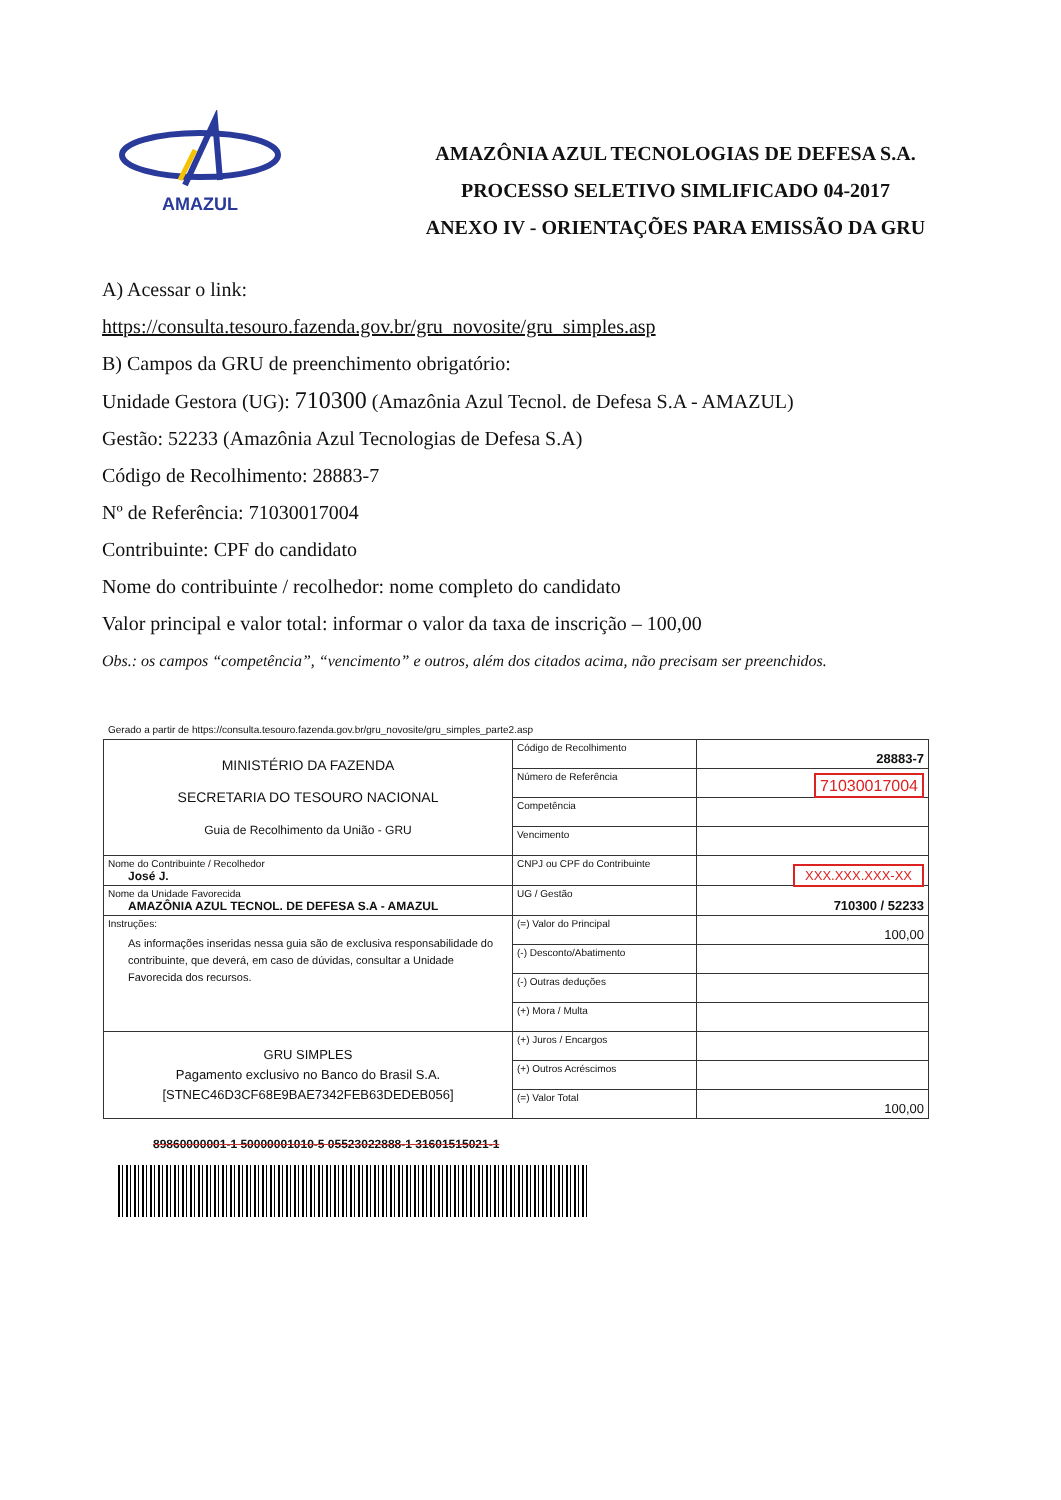AMAZUL
AMAZÔNIA AZUL TECNOLOGIAS DE DEFESA S.A.
PROCESSO SELETIVO SIMLIFICADO 04-2017
ANEXO IV - ORIENTAÇÕES PARA EMISSÃO DA GRU
A) Acessar o link:
https://consulta.tesouro.fazenda.gov.br/gru_novosite/gru_simples.asp
B) Campos da GRU de preenchimento obrigatório:
Unidade Gestora (UG): 710300 (Amazônia Azul Tecnol. de Defesa S.A - AMAZUL)
Gestão: 52233 (Amazônia Azul Tecnologias de Defesa S.A)
Código de Recolhimento: 28883-7
Nº de Referência: 71030017004
Contribuinte: CPF do candidato
Nome do contribuinte / recolhedor: nome completo do candidato
Valor principal e valor total: informar o valor da taxa de inscrição – 100,00
Obs.: os campos “competência”, “vencimento” e outros, além dos citados acima, não precisam ser preenchidos.
Gerado a partir de https://consulta.tesouro.fazenda.gov.br/gru_novosite/gru_simples_parte2.asp
| MINISTÉRIO DA FAZENDA SECRETARIA DO TESOURO NACIONAL Guia de Recolhimento da União - GRU | Código de Recolhimento | 28883-7 |
| | Número de Referência | 71030017004 |
| | Competência | |
| | Vencimento | |
| Nome do Contribuinte / Recolhedor José J. | CNPJ ou CPF do Contribuinte | XXX.XXX.XXX-XX |
| Nome da Unidade Favorecida AMAZÔNIA AZUL TECNOL. DE DEFESA S.A - AMAZUL | UG / Gestão | 710300 / 52233 |
| Instruções: As informações inseridas nessa guia são de exclusiva responsabilidade do contribuinte, que deverá, em caso de dúvidas, consultar a Unidade Favorecida dos recursos. | (=) Valor do Principal | 100,00 |
| | (-) Desconto/Abatimento | |
| | (-) Outras deduções | |
| | (+) Mora / Multa | |
| GRU SIMPLES Pagamento exclusivo no Banco do Brasil S.A. [STNEC46D3CF68E9BAE7342FEB63DEDEB056] | (+) Juros / Encargos | |
| | (+) Outros Acréscimos | |
| | (=) Valor Total | 100,00 |
89860000001-1 50000001010-5 05523022888-1 31601515021-1